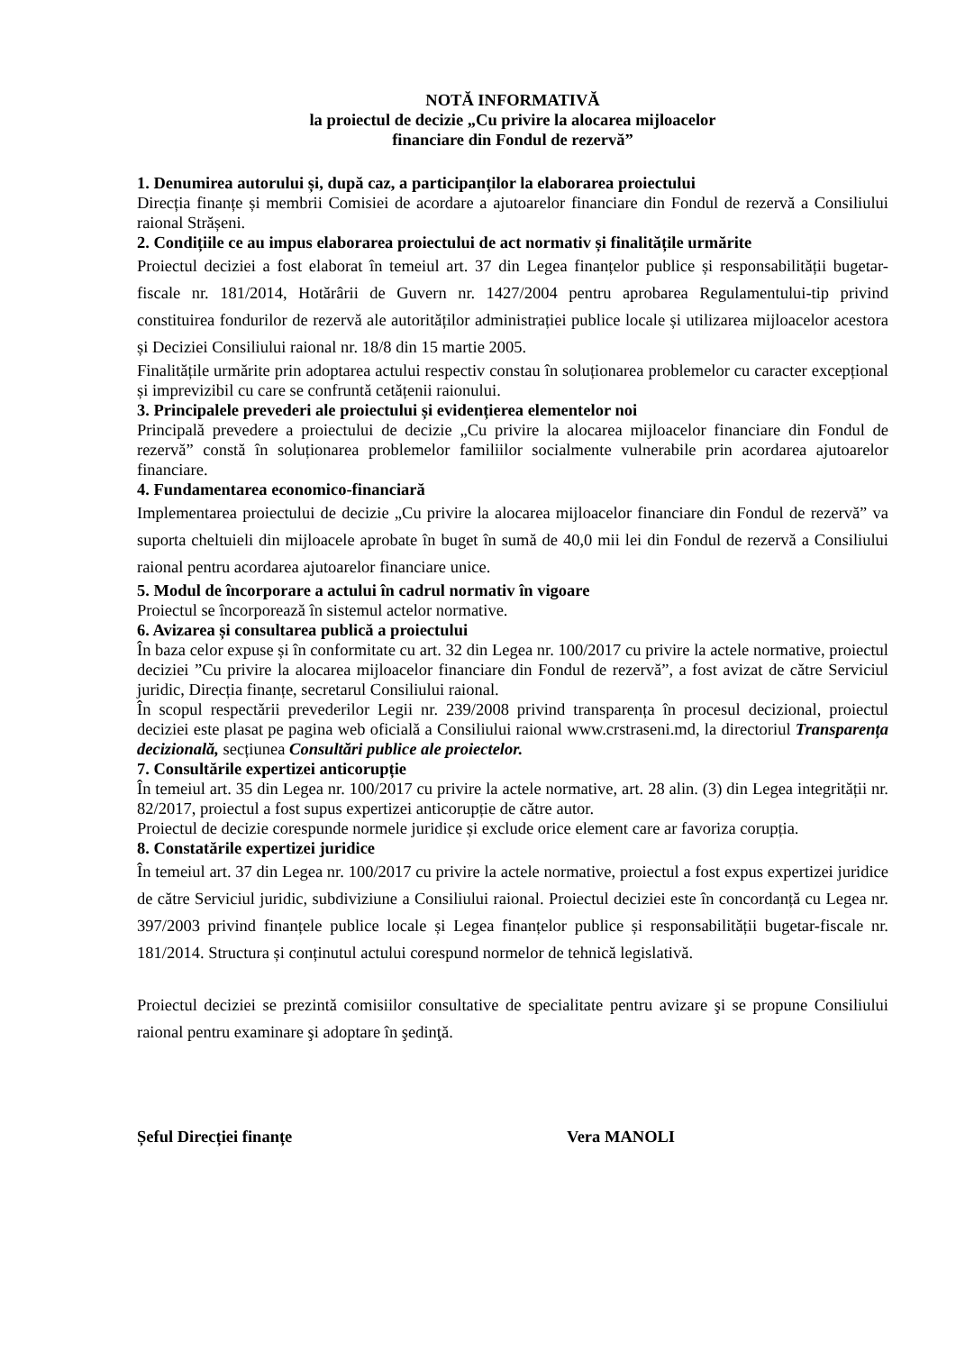NOTĂ INFORMATIVĂ
la proiectul de decizie „Cu privire la alocarea mijloacelor
financiare din Fondul de rezervă”
1. Denumirea autorului și, după caz, a participanților la elaborarea proiectului
Direcția finanțe și membrii Comisiei de acordare a ajutoarelor financiare din Fondul de rezervă a Consiliului raional Strășeni.
2. Condițiile ce au impus elaborarea proiectului de act normativ și finalitățile urmărite
Proiectul deciziei a fost elaborat în temeiul art. 37 din Legea finanțelor publice și responsabilității bugetar-fiscale nr. 181/2014, Hotărârii de Guvern nr. 1427/2004 pentru aprobarea Regulamentului-tip privind constituirea fondurilor de rezervă ale autorităților administrației publice locale și utilizarea mijloacelor acestora și Deciziei Consiliului raional nr. 18/8 din 15 martie 2005.
Finalitățile urmărite prin adoptarea actului respectiv constau în soluționarea problemelor cu caracter excepțional și imprevizibil cu care se confruntă cetățenii raionului.
3. Principalele prevederi ale proiectului și evidențierea elementelor noi
Principală prevedere a proiectului de decizie „Cu privire la alocarea mijloacelor financiare din Fondul de rezervă” constă în soluționarea problemelor familiilor socialmente vulnerabile prin acordarea ajutoarelor financiare.
4. Fundamentarea economico-financiară
Implementarea proiectului de decizie „Cu privire la alocarea mijloacelor financiare din Fondul de rezervă” va suporta cheltuieli din mijloacele aprobate în buget în sumă de 40,0 mii lei din Fondul de rezervă a Consiliului raional pentru acordarea ajutoarelor financiare unice.
5. Modul de încorporare a actului în cadrul normativ în vigoare
Proiectul se încorporează în sistemul actelor normative.
6. Avizarea și consultarea publică a proiectului
În baza celor expuse și în conformitate cu art. 32 din Legea nr. 100/2017 cu privire la actele normative, proiectul deciziei ”Cu privire la alocarea mijloacelor financiare din Fondul de rezervă”, a fost avizat de către Serviciul juridic, Direcția finanțe, secretarul Consiliului raional.
În scopul respectării prevederilor Legii nr. 239/2008 privind transparența în procesul decizional, proiectul deciziei este plasat pe pagina web oficială a Consiliului raional www.crstraseni.md, la directoriul Transparența decizională, secțiunea Consultări publice ale proiectelor.
7. Consultările expertizei anticorupție
În temeiul art. 35 din Legea nr. 100/2017 cu privire la actele normative, art. 28 alin. (3) din Legea integrității nr. 82/2017, proiectul a fost supus expertizei anticorupție de către autor.
Proiectul de decizie corespunde normele juridice și exclude orice element care ar favoriza corupția.
8. Constatările expertizei juridice
În temeiul art. 37 din Legea nr. 100/2017 cu privire la actele normative, proiectul a fost expus expertizei juridice de către Serviciul juridic, subdiviziune a Consiliului raional. Proiectul deciziei este în concordanță cu Legea nr. 397/2003 privind finanțele publice locale și Legea finanțelor publice și responsabilității bugetar-fiscale nr. 181/2014. Structura și conținutul actului corespund normelor de tehnică legislativă.
Proiectul deciziei se prezintă comisiilor consultative de specialitate pentru avizare şi se propune Consiliului raional pentru examinare şi adoptare în şedinţă.
Șeful Direcției finanțe Vera MANOLI